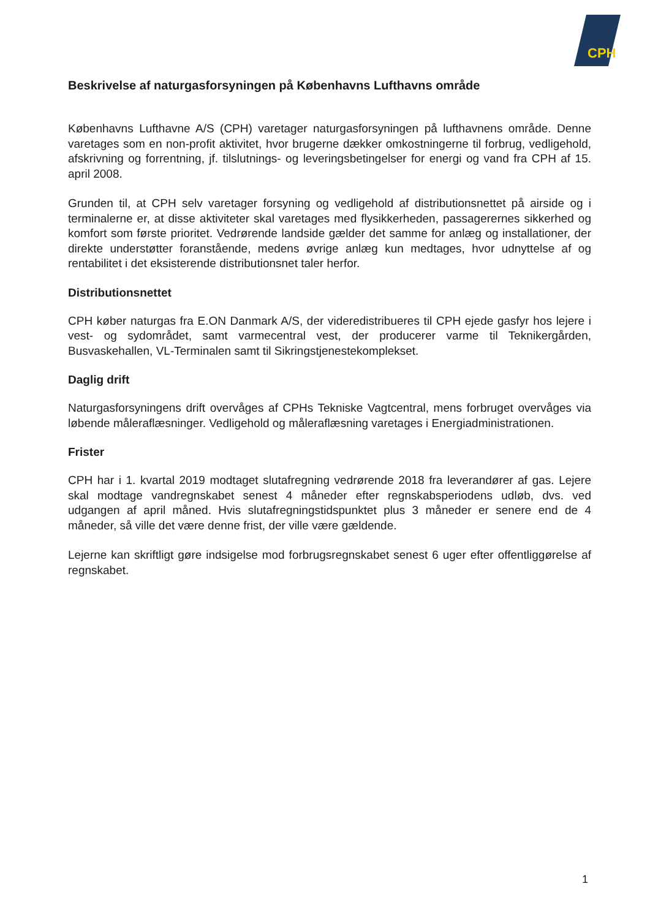CPH
Beskrivelse af naturgasforsyningen på Københavns Lufthavns område
Københavns Lufthavne A/S (CPH) varetager naturgasforsyningen på lufthavnens område. Denne varetages som en non-profit aktivitet, hvor brugerne dækker omkostningerne til forbrug, vedligehold, afskrivning og forrentning, jf. tilslutnings- og leveringsbetingelser for energi og vand fra CPH af 15. april 2008.
Grunden til, at CPH selv varetager forsyning og vedligehold af distributionsnettet på airside og i terminalerne er, at disse aktiviteter skal varetages med flysikkerheden, passagerernes sikkerhed og komfort som første prioritet. Vedrørende landside gælder det samme for anlæg og installationer, der direkte understøtter foranstående, medens øvrige anlæg kun medtages, hvor udnyttelse af og rentabilitet i det eksisterende distributionsnet taler herfor.
Distributionsnettet
CPH køber naturgas fra E.ON Danmark A/S, der videredistribueres til CPH ejede gasfyr hos lejere i vest- og sydområdet, samt varmecentral vest, der producerer varme til Teknikergården, Busvaskehallen, VL-Terminalen samt til Sikringstjenestekomplekset.
Daglig drift
Naturgasforsyningens drift overvåges af CPHs Tekniske Vagtcentral, mens forbruget overvåges via løbende måleraflæsninger. Vedligehold og måleraflæsning varetages i Energiadministrationen.
Frister
CPH har i 1. kvartal 2019 modtaget slutafregning vedrørende 2018 fra leverandører af gas. Lejere skal modtage vandregnskabet senest 4 måneder efter regnskabsperiodens udløb, dvs. ved udgangen af april måned. Hvis slutafregningstidspunktet plus 3 måneder er senere end de 4 måneder, så ville det være denne frist, der ville være gældende.
Lejerne kan skriftligt gøre indsigelse mod forbrugsregnskabet senest 6 uger efter offentliggørelse af regnskabet.
1